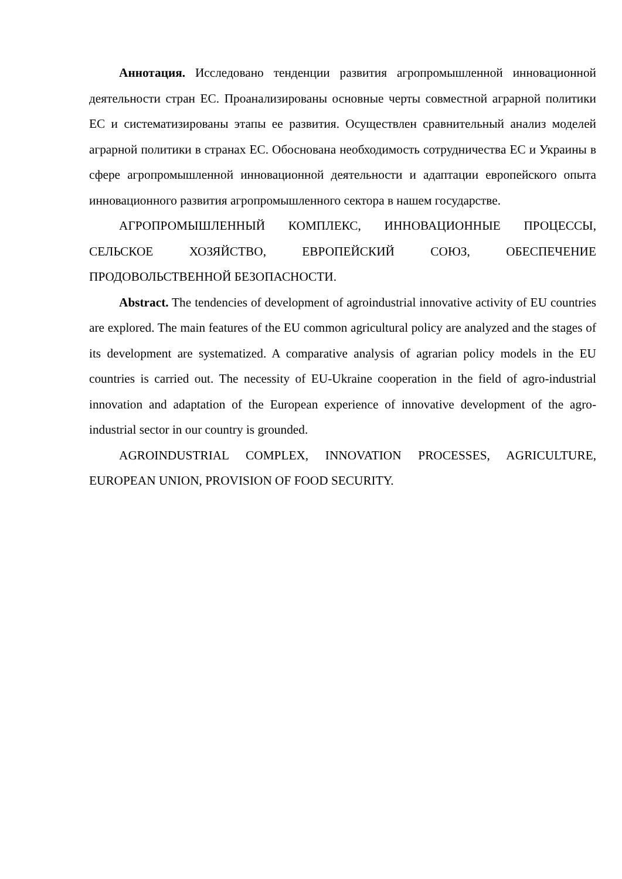Аннотация. Исследовано тенденции развития агропромышленной инновационной деятельности стран ЕС. Проанализированы основные черты совместной аграрной политики ЕС и систематизированы этапы ее развития. Осуществлен сравнительный анализ моделей аграрной политики в странах ЕС. Обоснована необходимость сотрудничества ЕС и Украины в сфере агропромышленной инновационной деятельности и адаптации европейского опыта инновационного развития агропромышленного сектора в нашем государстве.
АГРОПРОМЫШЛЕННЫЙ КОМПЛЕКС, ИННОВАЦИОННЫЕ ПРОЦЕССЫ, СЕЛЬСКОЕ ХОЗЯЙСТВО, ЕВРОПЕЙСКИЙ СОЮЗ, ОБЕСПЕЧЕНИЕ ПРОДОВОЛЬСТВЕННОЙ БЕЗОПАСНОСТИ.
Abstract. The tendencies of development of agroindustrial innovative activity of EU countries are explored. The main features of the EU common agricultural policy are analyzed and the stages of its development are systematized. A comparative analysis of agrarian policy models in the EU countries is carried out. The necessity of EU-Ukraine cooperation in the field of agro-industrial innovation and adaptation of the European experience of innovative development of the agro-industrial sector in our country is grounded.
AGROINDUSTRIAL COMPLEX, INNOVATION PROCESSES, AGRICULTURE, EUROPEAN UNION, PROVISION OF FOOD SECURITY.